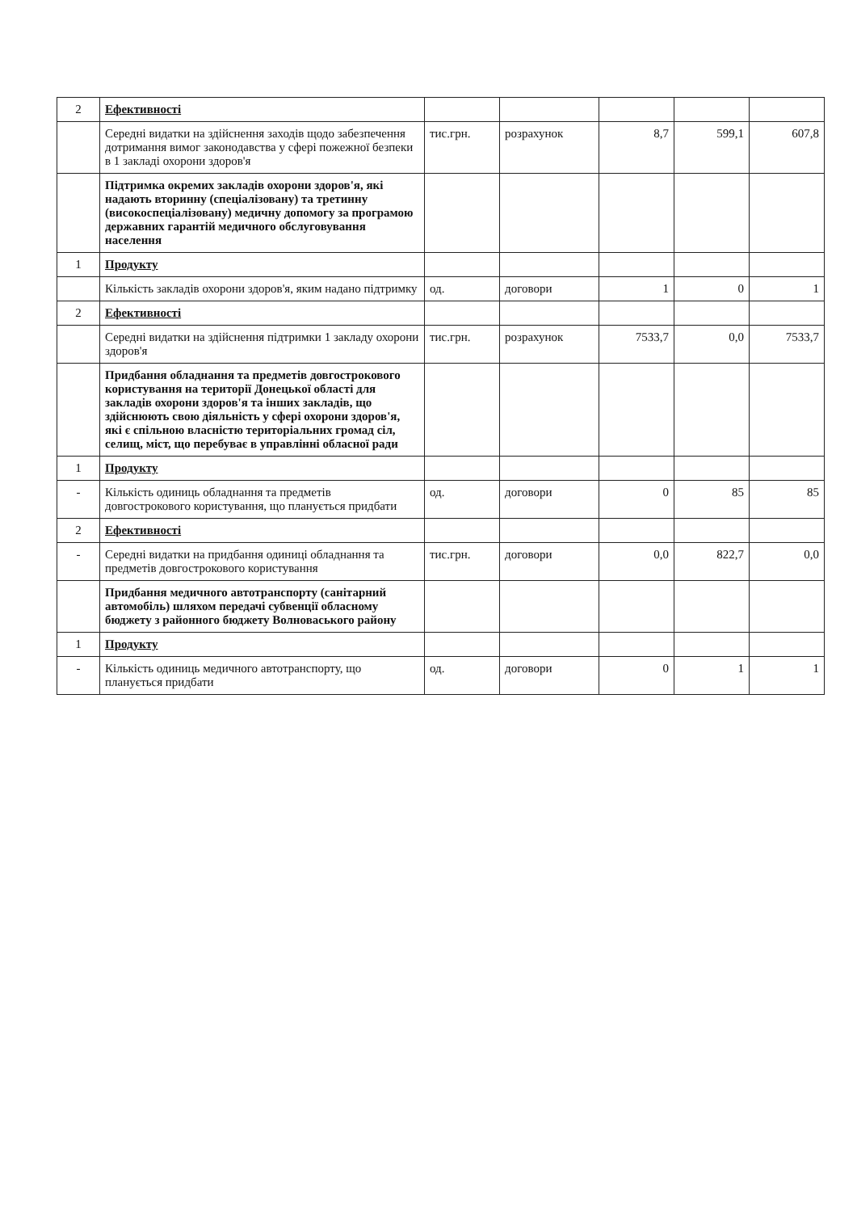| 2 | Ефективності | | | | | |
| | Середні видатки на здійснення заходів щодо забезпечення дотримання вимог законодавства у сфері пожежної безпеки в 1 закладі охорони здоров'я | тис.грн. | розрахунок | 8,7 | 599,1 | 607,8 |
| | Підтримка окремих закладів охорони здоров'я, які надають вторинну (спеціалізовану) та третинну (високоспеціалізовану) медичну допомогу за програмою державних гарантій медичного обслуговування населення | | | | | |
| 1 | Продукту | | | | | |
| | Кількість закладів охорони здоров'я, яким надано підтримку | од. | договори | 1 | 0 | 1 |
| 2 | Ефективності | | | | | |
| | Середні видатки на здійснення підтримки 1 закладу охорони здоров'я | тис.грн. | розрахунок | 7533,7 | 0,0 | 7533,7 |
| | Придбання обладнання та предметів довгострокового користування на території Донецької області для закладів охорони здоров'я та інших закладів, що здійснюють свою діяльність у сфері охорони здоров'я, які є спільною власністю територіальних громад сіл, селищ, міст, що перебуває в управлінні обласної ради | | | | | |
| 1 | Продукту | | | | | |
| - | Кількість одиниць обладнання та предметів довгострокового користування, що планується придбати | од. | договори | 0 | 85 | 85 |
| 2 | Ефективності | | | | | |
| - | Середні видатки на придбання одиниці обладнання та предметів довгострокового користування | тис.грн. | договори | 0,0 | 822,7 | 0,0 |
| | Придбання медичного автотранспорту (санітарний автомобіль) шляхом передачі субвенції обласному бюджету з районного бюджету Волноваського району | | | | | |
| 1 | Продукту | | | | | |
| - | Кількість одиниць медичного автотранспорту, що планується придбати | од. | договори | 0 | 1 | 1 |